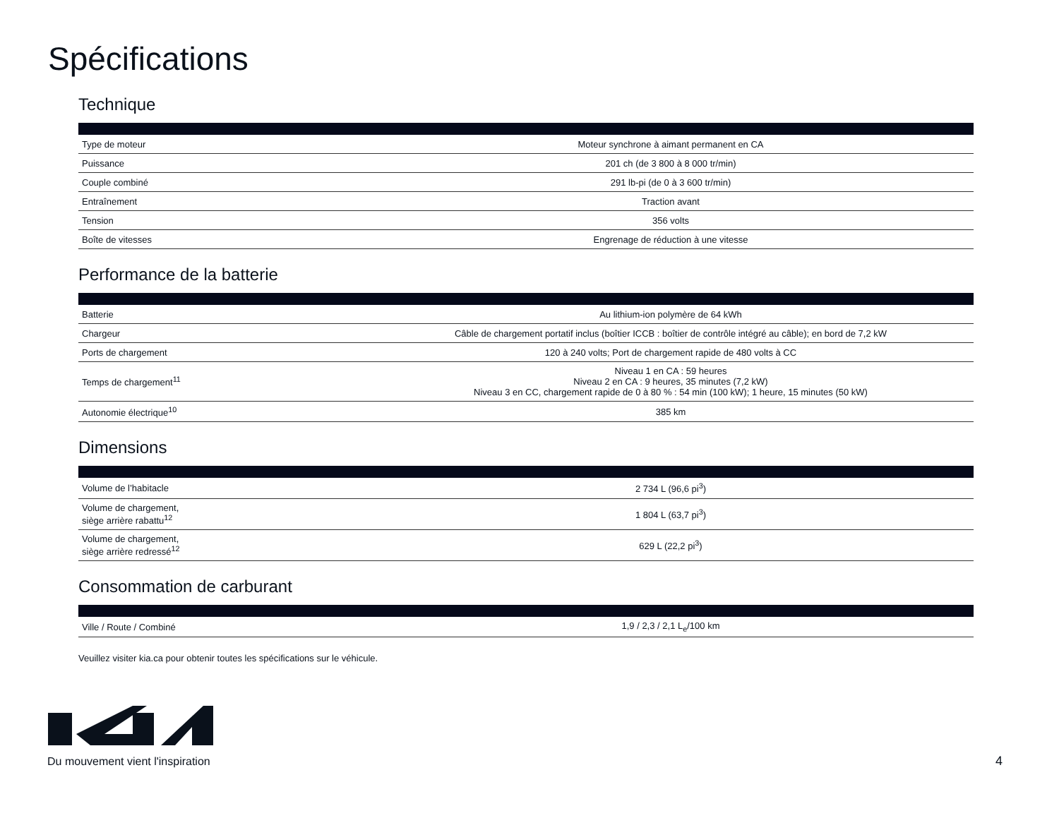Spécifications
Technique
| Type de moteur | Moteur synchrone à aimant permanent en CA |
| Puissance | 201 ch (de 3 800 à 8 000 tr/min) |
| Couple combiné | 291 lb-pi (de 0 à 3 600 tr/min) |
| Entraînement | Traction avant |
| Tension | 356 volts |
| Boîte de vitesses | Engrenage de réduction à une vitesse |
Performance de la batterie
| Batterie | Au lithium-ion polymère de 64 kWh |
| Chargeur | Câble de chargement portatif inclus (boîtier ICCB : boîtier de contrôle intégré au câble); en bord de 7,2 kW |
| Ports de chargement | 120 à 240 volts; Port de chargement rapide de 480 volts à CC |
| Temps de chargement<sup>11</sup> | Niveau 1 en CA : 59 heures Niveau 2 en CA : 9 heures, 35 minutes (7,2 kW) Niveau 3 en CC, chargement rapide de 0 à 80 % : 54 min (100 kW); 1 heure, 15 minutes (50 kW) |
| Autonomie électrique<sup>10</sup> | 385 km |
Dimensions
| Volume de l’habitacle | 2 734 L (96,6 pi<sup>3</sup>) |
| Volume de chargement, siège arrière rabattu<sup>12</sup> | 1 804 L (63,7 pi<sup>3</sup>) |
| Volume de chargement, siège arrière redressé<sup>12</sup> | 629 L (22,2 pi<sup>3</sup>) |
Consommation de carburant
| Ville / Route / Combiné | 1,9 / 2,3 / 2,1 L<sub>e</sub>/100 km |
Veuillez visiter kia.ca pour obtenir toutes les spécifications sur le véhicule.
Du mouvement vient l'inspiration
4